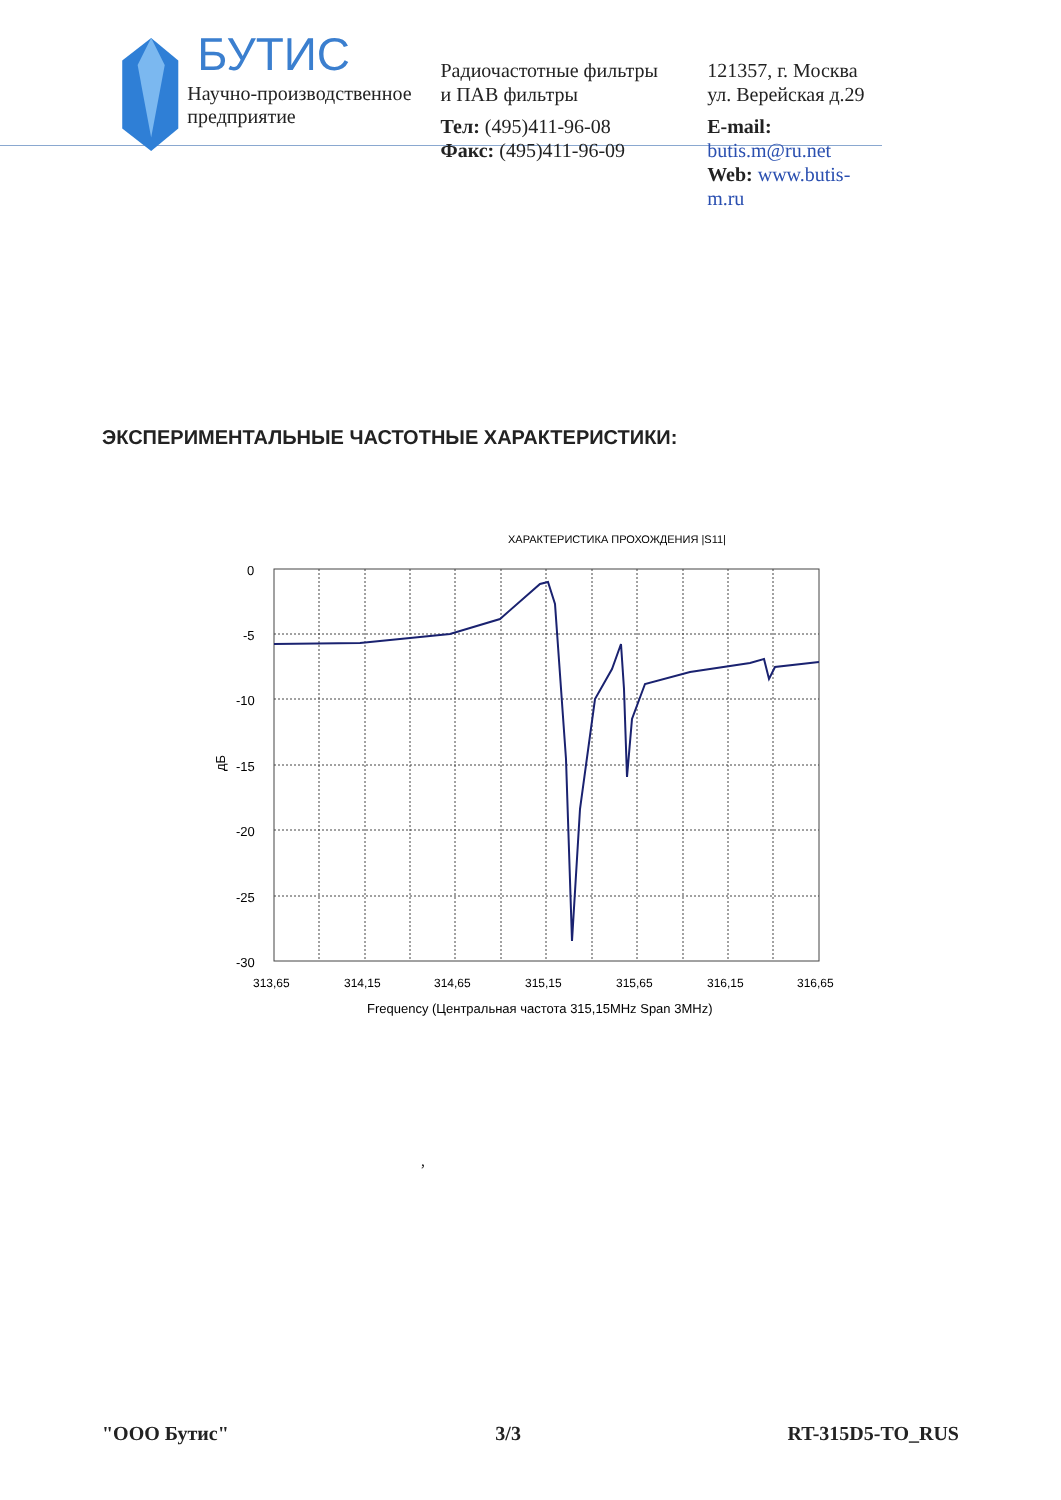БУТИС
Научно-производственное предприятие
Радиочастотные фильтры
и ПАВ фильтры
Тел: (495)411-96-08
Факс: (495)411-96-09
121357, г. Москва
ул. Верейская д.29
E-mail: butis.m@ru.net
Web: www.butis-m.ru
ЭКСПЕРИМЕНТАЛЬНЫЕ ЧАСТОТНЫЕ ХАРАКТЕРИСТИКИ:
ХАРАКТЕРИСТИКА ПРОХОЖДЕНИЯ |S11|
0
-5
-10
-15
-20
-25
-30
дБ
313,65
314,15
314,65
315,15
315,65
316,15
316,65
Frequency (Центральная частота 315,15MHz Span 3MHz)
,
"ООО Бутис" 3/3 RT-315D5-TO_RUS